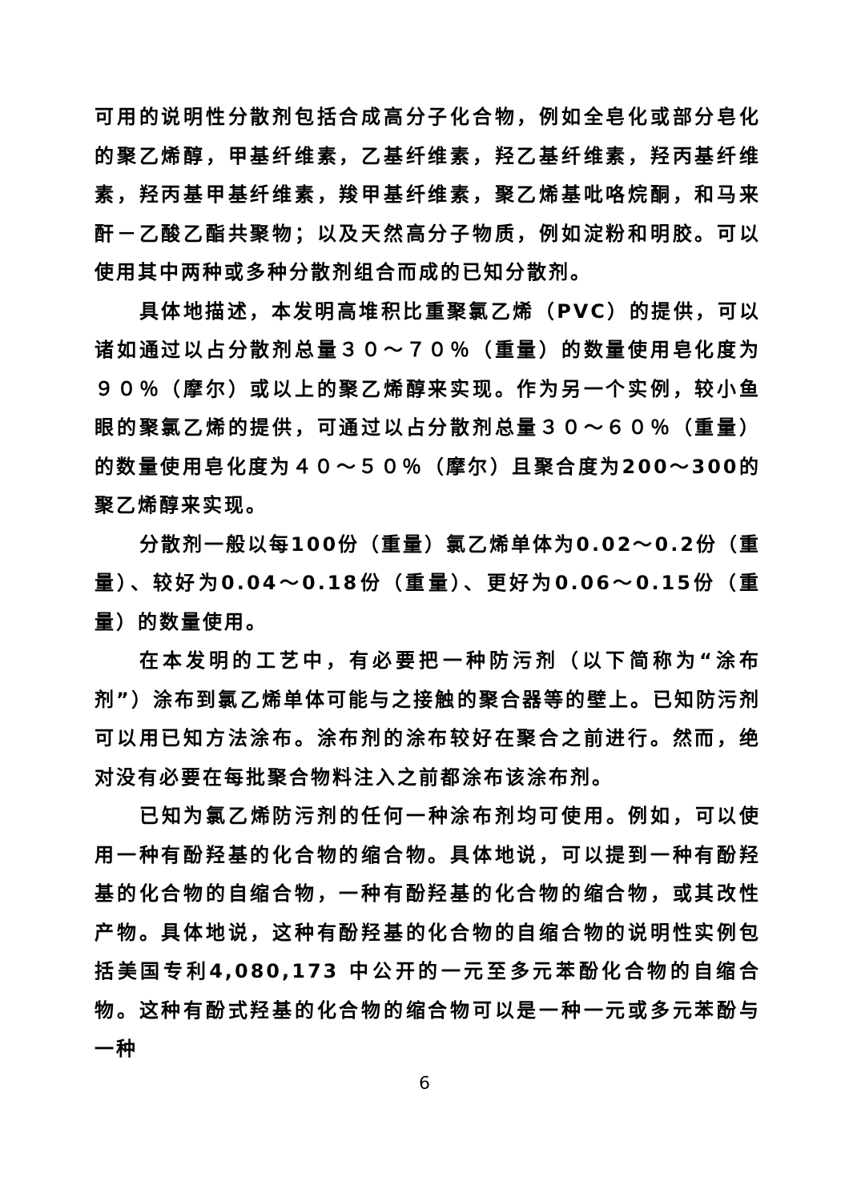可用的说明性分散剂包括合成高分子化合物，例如全皂化或部分皂化的聚乙烯醇，甲基纤维素，乙基纤维素，羟乙基纤维素，羟丙基纤维素，羟丙基甲基纤维素，羧甲基纤维素，聚乙烯基吡咯烷酮，和马来酐－乙酸乙酯共聚物；以及天然高分子物质，例如淀粉和明胶。可以使用其中两种或多种分散剂组合而成的已知分散剂。
具体地描述，本发明高堆积比重聚氯乙烯（PVC）的提供，可以诸如通过以占分散剂总量３０～７０％（重量）的数量使用皂化度为９０％（摩尔）或以上的聚乙烯醇来实现。作为另一个实例，较小鱼眼的聚氯乙烯的提供，可通过以占分散剂总量３０～６０％（重量）的数量使用皂化度为４０～５０％（摩尔）且聚合度为200～300的聚乙烯醇来实现。
分散剂一般以每100份（重量）氯乙烯单体为0.02～0.2份（重量）、较好为0.04～0.18份（重量）、更好为0.06～0.15份（重量）的数量使用。
在本发明的工艺中，有必要把一种防污剂（以下简称为“涂布剂”）涂布到氯乙烯单体可能与之接触的聚合器等的壁上。已知防污剂可以用已知方法涂布。涂布剂的涂布较好在聚合之前进行。然而，绝对没有必要在每批聚合物料注入之前都涂布该涂布剂。
已知为氯乙烯防污剂的任何一种涂布剂均可使用。例如，可以使用一种有酚羟基的化合物的缩合物。具体地说，可以提到一种有酚羟基的化合物的自缩合物，一种有酚羟基的化合物的缩合物，或其改性产物。具体地说，这种有酚羟基的化合物的自缩合物的说明性实例包括美国专利4,080,173 中公开的一元至多元苯酚化合物的自缩合物。这种有酚式羟基的化合物的缩合物可以是一种一元或多元苯酚与一种
6